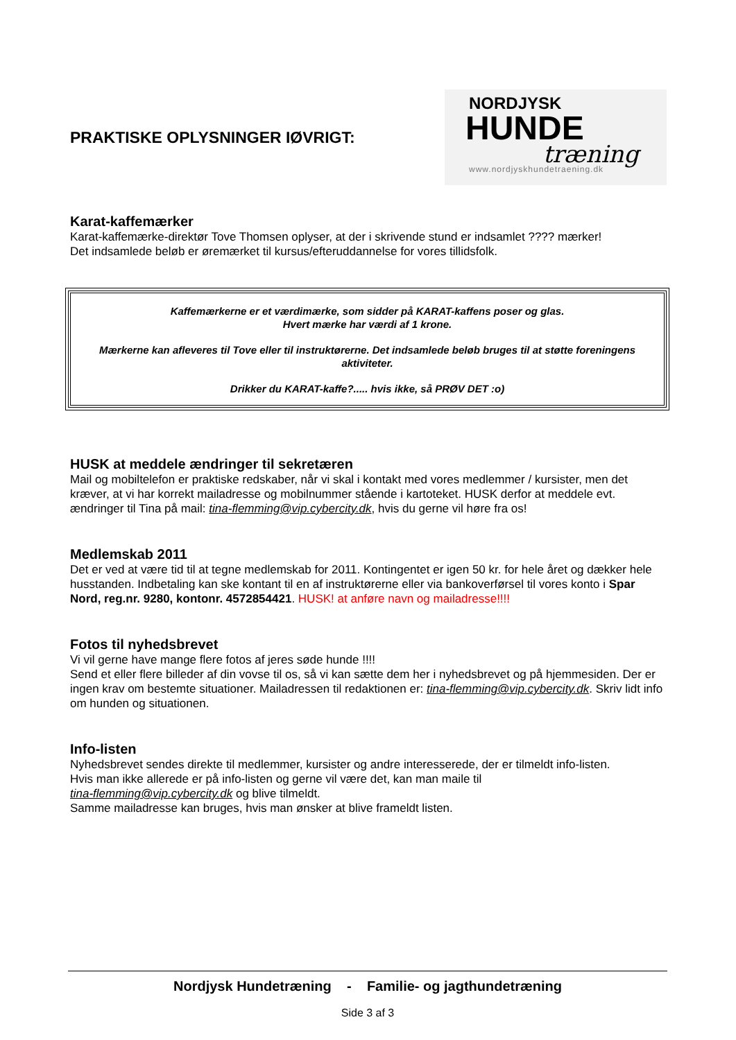PRAKTISKE OPLYSNINGER IØVRIGT:
NORDJYSK
HUNDE
træning
www.nordjyskhundetraening.dk
Karat-kaffemærker
Karat-kaffemærke-direktør Tove Thomsen oplyser, at der i skrivende stund er indsamlet ???? mærker!
Det indsamlede beløb er øremærket til kursus/efteruddannelse for vores tillidsfolk.
Kaffemærkerne er et værdimærke, som sidder på KARAT-kaffens poser og glas.
Hvert mærke har værdi af 1 krone.
Mærkerne kan afleveres til Tove eller til instruktørerne. Det indsamlede beløb bruges til at støtte foreningens aktiviteter.
Drikker du KARAT-kaffe?..... hvis ikke, så PRØV DET :o)
HUSK at meddele ændringer til sekretæren
Mail og mobiltelefon er praktiske redskaber, når vi skal i kontakt med vores medlemmer / kursister, men det kræver, at vi har korrekt mailadresse og mobilnummer stående i kartoteket. HUSK derfor at meddele evt. ændringer til Tina på mail: tina-flemming@vip.cybercity.dk, hvis du gerne vil høre fra os!
Medlemskab 2011
Det er ved at være tid til at tegne medlemskab for 2011. Kontingentet er igen 50 kr. for hele året og dækker hele husstanden. Indbetaling kan ske kontant til en af instruktørerne eller via bankoverførsel til vores konto i Spar Nord, reg.nr. 9280, kontonr. 4572854421. HUSK! at anføre navn og mailadresse!!!!
Fotos til nyhedsbrevet
Vi vil gerne have mange flere fotos af jeres søde hunde !!!!
Send et eller flere billeder af din vovse til os, så vi kan sætte dem her i nyhedsbrevet og på hjemmesiden. Der er ingen krav om bestemte situationer. Mailadressen til redaktionen er: tina-flemming@vip.cybercity.dk. Skriv lidt info om hunden og situationen.
Info-listen
Nyhedsbrevet sendes direkte til medlemmer, kursister og andre interesserede, der er tilmeldt info-listen.
Hvis man ikke allerede er på info-listen og gerne vil være det, kan man maile til
tina-flemming@vip.cybercity.dk og blive tilmeldt.
Samme mailadresse kan bruges, hvis man ønsker at blive frameldt listen.
Nordjysk Hundetræning - Familie- og jagthundetræning
Side 3 af 3